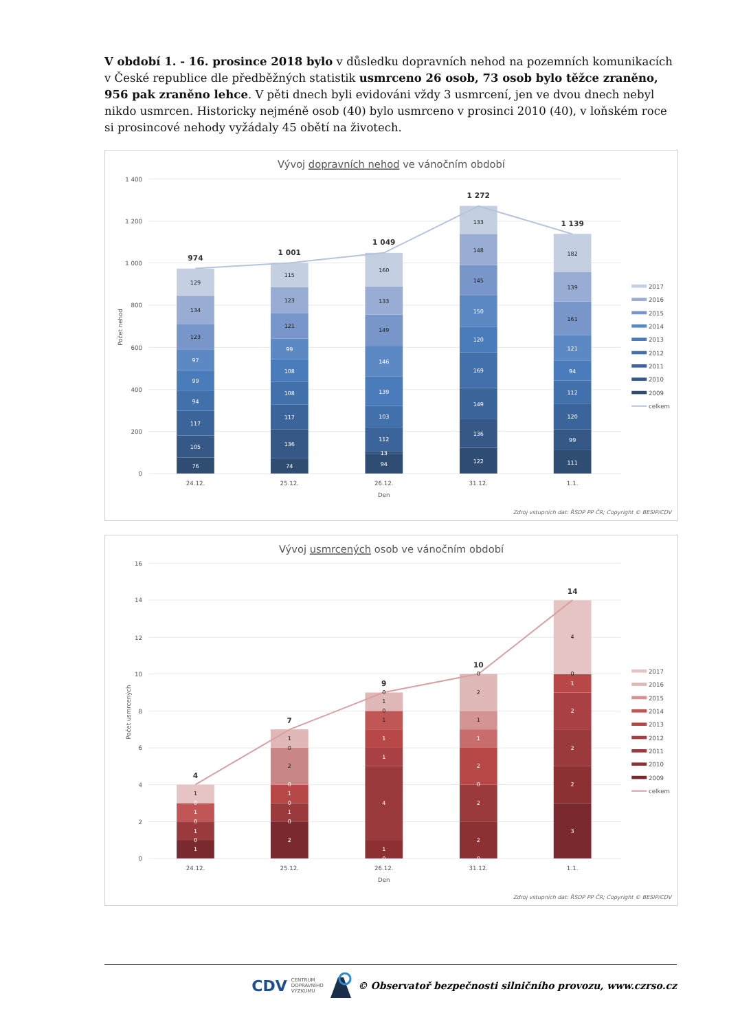V období 1. - 16. prosince 2018 bylo v důsledku dopravních nehod na pozemních komunikacích v České republice dle předběžných statistik usmrceno 26 osob, 73 osob bylo těžce zraněno, 956 pak zraněno lehce. V pěti dnech byli evidováni vždy 3 usmrcení, jen ve dvou dnech nebyl nikdo usmrcen. Historicky nejméně osob (40) bylo usmrceno v prosinci 2010 (40), v loňském roce si prosincové nehody vyžádaly 45 obětí na životech.
Vývoj dopravních nehod ve vánočním období
0
200
400
600
800
1 000
1 200
1 400
Počet nehod
76
105
117
94
99
97
123
134
129
74
136
117
108
108
99
121
123
115
94
13
112
103
139
146
149
133
160
122
136
149
169
120
150
145
148
133
111
99
120
112
94
121
161
139
182
974
1 001
1 049
1 272
1 139
24.12.
25.12.
26.12.
31.12.
1.1.
Den
2017
2016
2015
2014
2013
2012
2011
2010
2009
celkem
Zdroj vstupních dat: ŘSDP PP ČR; Copyright © BESIP/CDV
Vývoj usmrcených osob ve vánočním období
0
2
4
6
8
10
12
14
16
Počet usmrcených
1
0
1
0
1
0
1
2
0
1
0
1
0
2
0
1
0
1
4
1
1
1
0
1
0
0
2
2
0
2
1
1
2
0
3
2
2
2
1
0
4
4
7
9
10
14
24.12.
25.12.
26.12.
31.12.
1.1.
Den
2017
2016
2015
2014
2013
2012
2011
2010
2009
celkem
Zdroj vstupních dat: ŘSDP PP ČR; Copyright © BESIP/CDV
CDV CENTRUM
DOPRAVNÍHO
VÝZKUMU © Observatoř bezpečnosti silničního provozu, www.czrso.cz